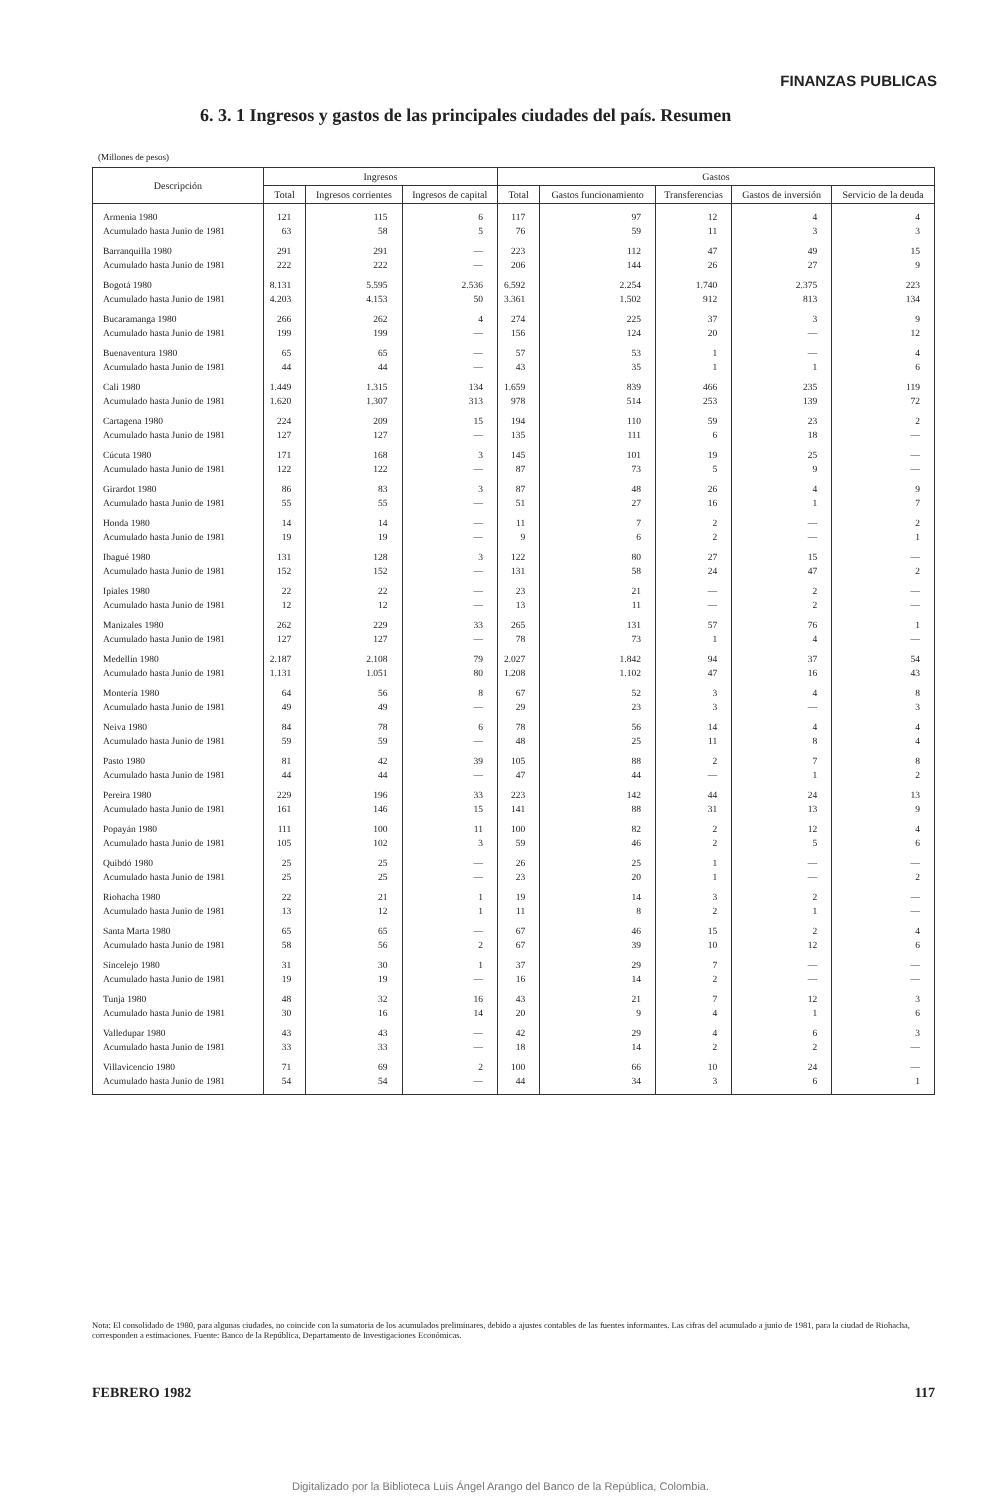FINANZAS PUBLICAS
6. 3. 1 Ingresos y gastos de las principales ciudades del país. Resumen
(Millones de pesos)
| Descripción | Ingresos | | | Gastos | | | | |
| --- | --- | --- | --- | --- | --- | --- | --- | --- |
| | Total | Ingresos corrientes | Ingresos de capital | Total | Gastos funcionamiento | Transferencias | Gastos de inversión | Servicio de la deuda |
| Armenia 1980 | 121 | 115 | 6 | 117 | 97 | 12 | 4 | 4 |
| Acumulado hasta Junio de 1981 | 63 | 58 | 5 | 76 | 59 | 11 | 3 | 3 |
| Barranquilla 1980 | 291 | 291 | — | 223 | 112 | 47 | 49 | 15 |
| Acumulado hasta Junio de 1981 | 222 | 222 | — | 206 | 144 | 26 | 27 | 9 |
| Bogotá 1980 | 8.131 | 5.595 | 2.536 | 6.592 | 2.254 | 1.740 | 2.375 | 223 |
| Acumulado hasta Junio de 1981 | 4.203 | 4.153 | 50 | 3.361 | 1.502 | 912 | 813 | 134 |
| Bucaramanga 1980 | 266 | 262 | 4 | 274 | 225 | 37 | 3 | 9 |
| Acumulado hasta Junio de 1981 | 199 | 199 | — | 156 | 124 | 20 | — | 12 |
| Buenaventura 1980 | 65 | 65 | — | 57 | 53 | 1 | — | 4 |
| Acumulado hasta Junio de 1981 | 44 | 44 | — | 43 | 35 | 1 | 1 | 6 |
| Cali 1980 | 1.449 | 1.315 | 134 | 1.659 | 839 | 466 | 235 | 119 |
| Acumulado hasta Junio de 1981 | 1.620 | 1.307 | 313 | 978 | 514 | 253 | 139 | 72 |
| Cartagena 1980 | 224 | 209 | 15 | 194 | 110 | 59 | 23 | 2 |
| Acumulado hasta Junio de 1981 | 127 | 127 | — | 135 | 111 | 6 | 18 | — |
| Cúcuta 1980 | 171 | 168 | 3 | 145 | 101 | 19 | 25 | — |
| Acumulado hasta Junio de 1981 | 122 | 122 | — | 87 | 73 | 5 | 9 | — |
| Girardot 1980 | 86 | 83 | 3 | 87 | 48 | 26 | 4 | 9 |
| Acumulado hasta Junio de 1981 | 55 | 55 | — | 51 | 27 | 16 | 1 | 7 |
| Honda 1980 | 14 | 14 | — | 11 | 7 | 2 | — | 2 |
| Acumulado hasta Junio de 1981 | 19 | 19 | — | 9 | 6 | 2 | — | 1 |
| Ibagué 1980 | 131 | 128 | 3 | 122 | 80 | 27 | 15 | — |
| Acumulado hasta Junio de 1981 | 152 | 152 | — | 131 | 58 | 24 | 47 | 2 |
| Ipiales 1980 | 22 | 22 | — | 23 | 21 | — | 2 | — |
| Acumulado hasta Junio de 1981 | 12 | 12 | — | 13 | 11 | — | 2 | — |
| Manizales 1980 | 262 | 229 | 33 | 265 | 131 | 57 | 76 | 1 |
| Acumulado hasta Junio de 1981 | 127 | 127 | — | 78 | 73 | 1 | 4 | — |
| Medellín 1980 | 2.187 | 2.108 | 79 | 2.027 | 1.842 | 94 | 37 | 54 |
| Acumulado hasta Junio de 1981 | 1.131 | 1.051 | 80 | 1.208 | 1.102 | 47 | 16 | 43 |
| Montería 1980 | 64 | 56 | 8 | 67 | 52 | 3 | 4 | 8 |
| Acumulado hasta Junio de 1981 | 49 | 49 | — | 29 | 23 | 3 | — | 3 |
| Neiva 1980 | 84 | 78 | 6 | 78 | 56 | 14 | 4 | 4 |
| Acumulado hasta Junio de 1981 | 59 | 59 | — | 48 | 25 | 11 | 8 | 4 |
| Pasto 1980 | 81 | 42 | 39 | 105 | 88 | 2 | 7 | 8 |
| Acumulado hasta Junio de 1981 | 44 | 44 | — | 47 | 44 | — | 1 | 2 |
| Pereira 1980 | 229 | 196 | 33 | 223 | 142 | 44 | 24 | 13 |
| Acumulado hasta Junio de 1981 | 161 | 146 | 15 | 141 | 88 | 31 | 13 | 9 |
| Popayán 1980 | 111 | 100 | 11 | 100 | 82 | 2 | 12 | 4 |
| Acumulado hasta Junio de 1981 | 105 | 102 | 3 | 59 | 46 | 2 | 5 | 6 |
| Quibdó 1980 | 25 | 25 | — | 26 | 25 | 1 | — | — |
| Acumulado hasta Junio de 1981 | 25 | 25 | — | 23 | 20 | 1 | — | 2 |
| Riohacha 1980 | 22 | 21 | 1 | 19 | 14 | 3 | 2 | — |
| Acumulado hasta Junio de 1981 | 13 | 12 | 1 | 11 | 8 | 2 | 1 | — |
| Santa Marta 1980 | 65 | 65 | — | 67 | 46 | 15 | 2 | 4 |
| Acumulado hasta Junio de 1981 | 58 | 56 | 2 | 67 | 39 | 10 | 12 | 6 |
| Sincelejo 1980 | 31 | 30 | 1 | 37 | 29 | 7 | — | — |
| Acumulado hasta Junio de 1981 | 19 | 19 | — | 16 | 14 | 2 | — | — |
| Tunja 1980 | 48 | 32 | 16 | 43 | 21 | 7 | 12 | 3 |
| Acumulado hasta Junio de 1981 | 30 | 16 | 14 | 20 | 9 | 4 | 1 | 6 |
| Valledupar 1980 | 43 | 43 | — | 42 | 29 | 4 | 6 | 3 |
| Acumulado hasta Junio de 1981 | 33 | 33 | — | 18 | 14 | 2 | 2 | — |
| Villavicencio 1980 | 71 | 69 | 2 | 100 | 66 | 10 | 24 | — |
| Acumulado hasta Junio de 1981 | 54 | 54 | — | 44 | 34 | 3 | 6 | 1 |
Nota: El consolidado de 1980, para algunas ciudades, no coincide con la sumatoria de los acumulados preliminares, debido a ajustes contables de las fuentes informantes. Las cifras del acumulado a junio de 1981, para la ciudad de Riohacha, corresponden a estimaciones. Fuente: Banco de la República, Departamento de Investigaciones Económicas.
FEBRERO 1982 117
Digitalizado por la Biblioteca Luis Ángel Arango del Banco de la República, Colombia.